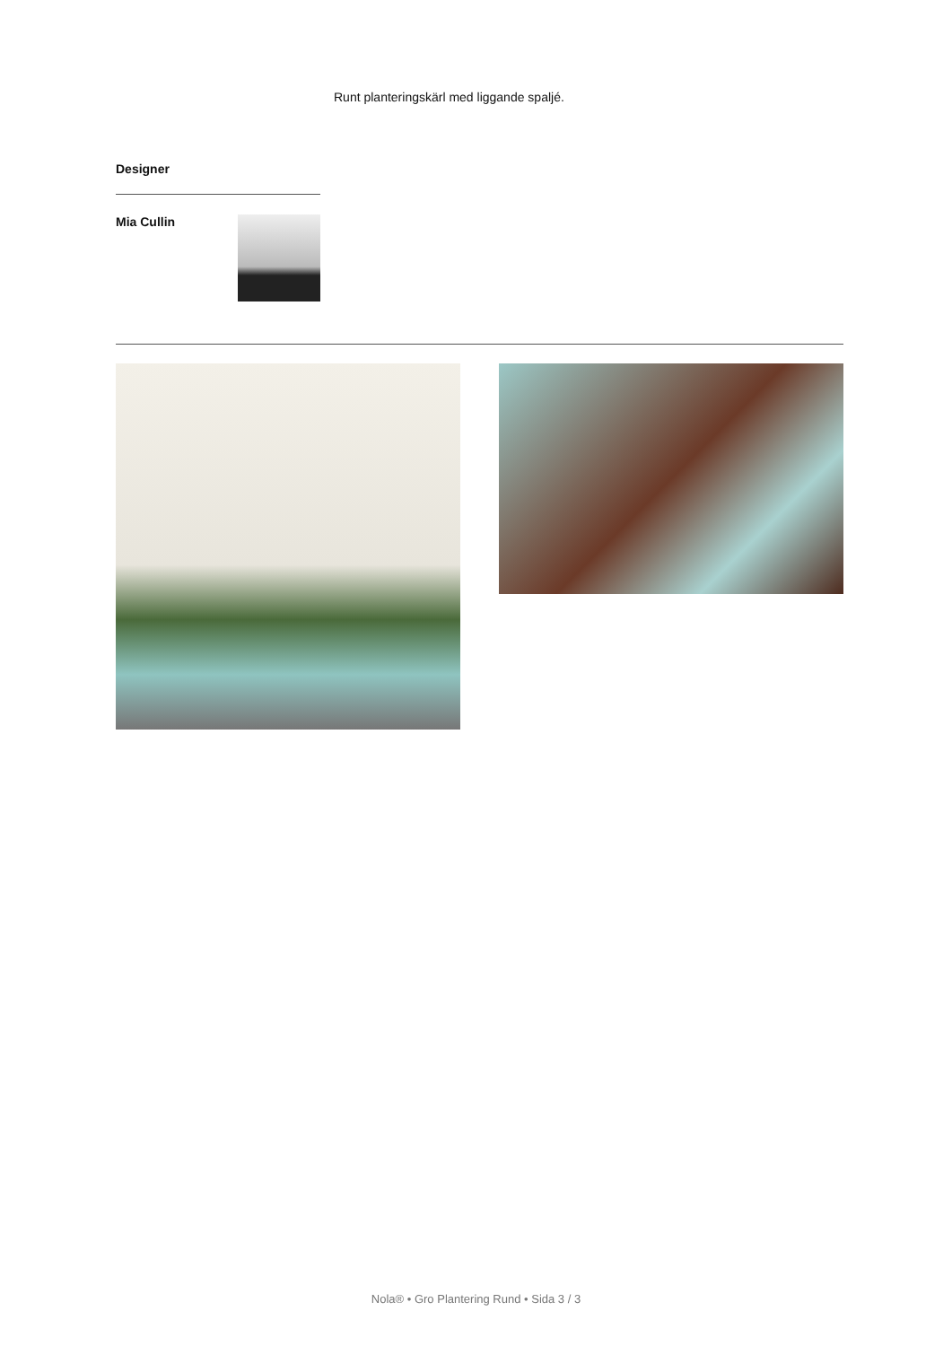Runt planteringskärl med liggande spaljé.
Designer
Mia Cullin
Nola® • Gro Plantering Rund • Sida 3 / 3